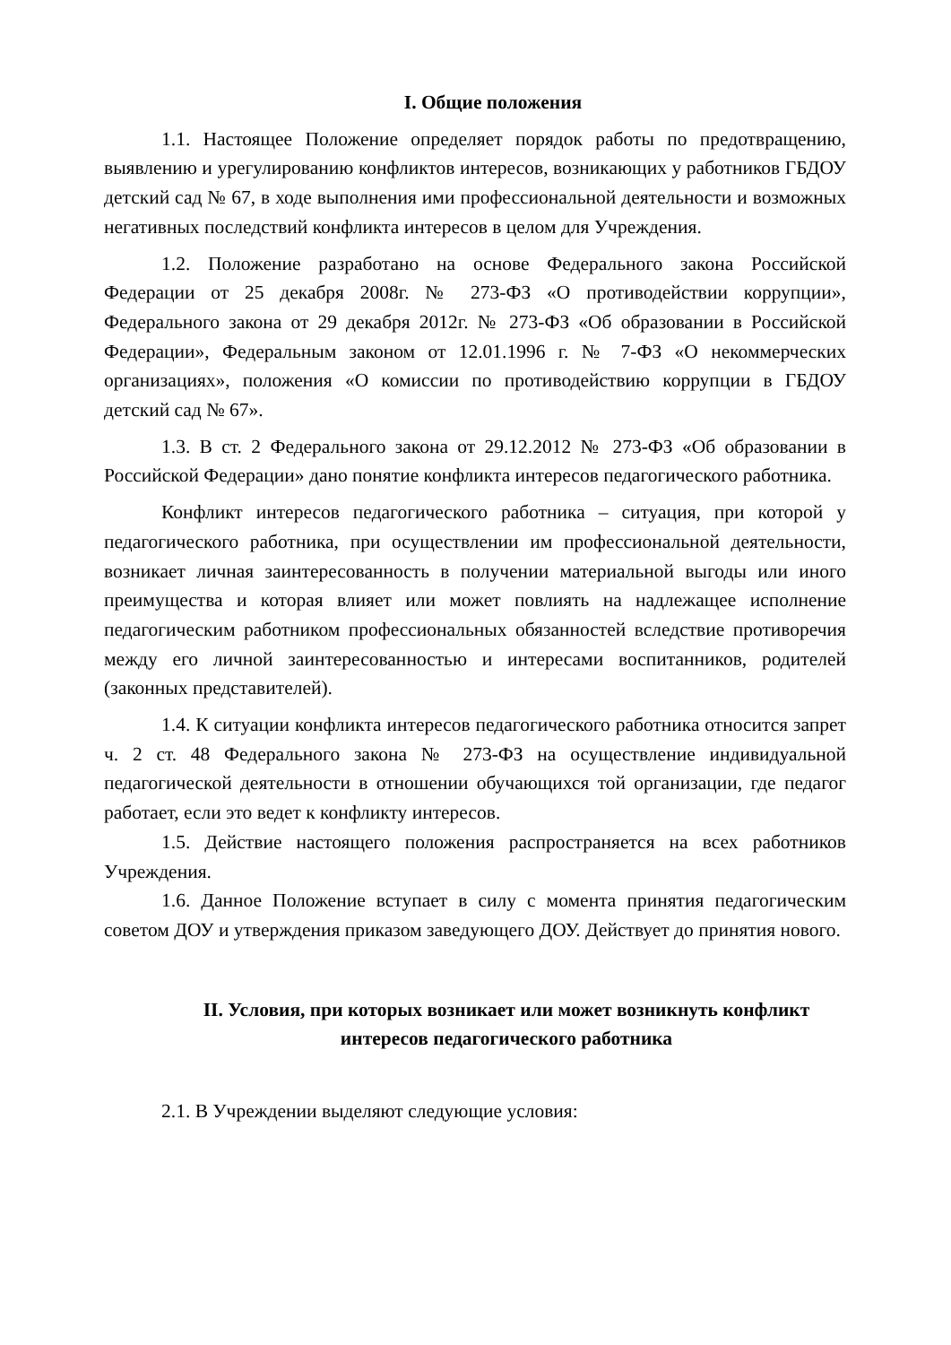I. Общие положения
1.1. Настоящее Положение определяет порядок работы по предотвращению, выявлению и урегулированию конфликтов интересов, возникающих у работников ГБДОУ детский сад № 67, в ходе выполнения ими профессиональной деятельности и возможных негативных последствий конфликта интересов в целом для Учреждения.
1.2. Положение разработано на основе Федерального закона Российской Федерации от 25 декабря 2008г. № 273-ФЗ «О противодействии коррупции», Федерального закона от 29 декабря 2012г. № 273-ФЗ «Об образовании в Российской Федерации», Федеральным законом от 12.01.1996 г. № 7-ФЗ «О некоммерческих организациях», положения «О комиссии по противодействию коррупции в ГБДОУ детский сад № 67».
1.3. В ст. 2 Федерального закона от 29.12.2012 № 273-ФЗ «Об образовании в Российской Федерации» дано понятие конфликта интересов педагогического работника.
Конфликт интересов педагогического работника – ситуация, при которой у педагогического работника, при осуществлении им профессиональной деятельности, возникает личная заинтересованность в получении материальной выгоды или иного преимущества и которая влияет или может повлиять на надлежащее исполнение педагогическим работником профессиональных обязанностей вследствие противоречия между его личной заинтересованностью и интересами воспитанников, родителей (законных представителей).
1.4. К ситуации конфликта интересов педагогического работника относится запрет ч. 2 ст. 48 Федерального закона № 273-ФЗ на осуществление индивидуальной педагогической деятельности в отношении обучающихся той организации, где педагог работает, если это ведет к конфликту интересов.
1.5. Действие настоящего положения распространяется на всех работников Учреждения.
1.6. Данное Положение вступает в силу с момента принятия педагогическим советом ДОУ и утверждения приказом заведующего ДОУ. Действует до принятия нового.
II. Условия, при которых возникает или может возникнуть конфликт интересов педагогического работника
2.1. В Учреждении выделяют следующие условия: